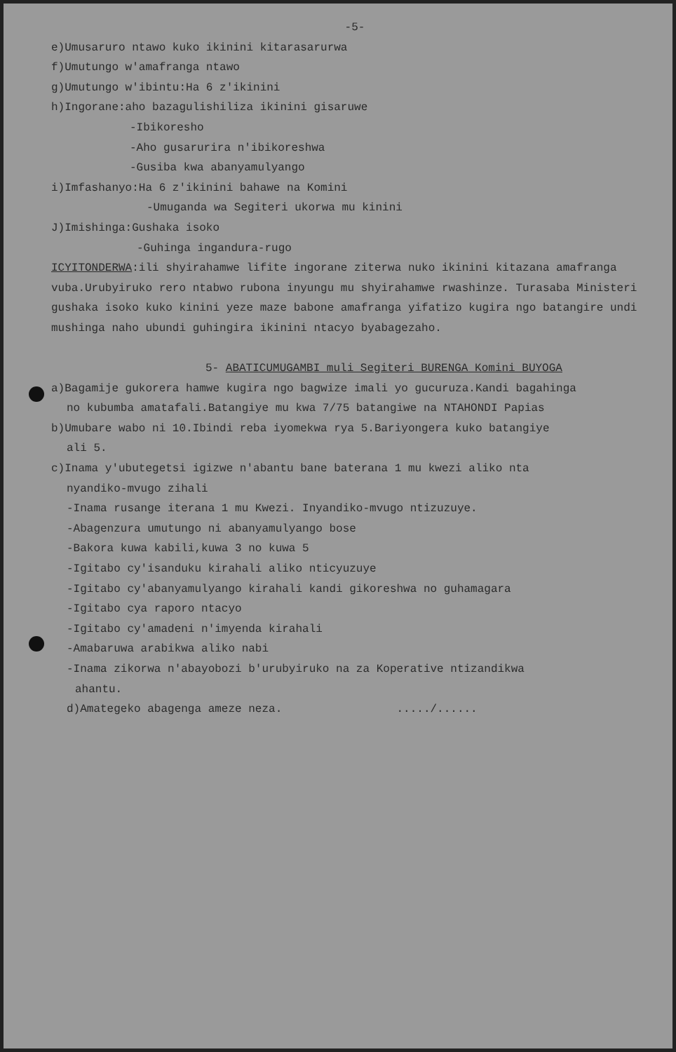-5-
e)Umusaruro ntawo kuko ikinini kitarasarurwa
f)Umutungo w'amafranga ntawo
g)Umutungo w'ibintu:Ha 6 z'ikinini
h)Ingorane:aho bazagulishiliza ikinini gisaruwe
-Ibikoresho
-Aho gusarurira n'ibikoreshwa
-Gusiba kwa abanyamulyango
i)Imfashanyo:Ha 6 z'ikinini bahawe na Komini
-Umuganda wa Segiteri ukorwa mu kinini
J)Imishinga:Gushaka isoko
-Guhinga ingandura-rugo
ICYITONDERWA:ili shyirahamwe lifite ingorane ziterwa nuko ikinini kitazana amafranga vuba.Urubyiruko rero ntabwo rubona inyungu mu shyirahamwe rwashinze. Turasaba Ministeri gushaka isoko kuko kinini yeze maze babone amafranga yifatizo kugira ngo batangire undi mushinga naho ubundi guhingira ikinini ntacyo byabagezaho.
5- ABATICUMUGAMBI muli Segiteri BURENGA Komini BUYOGA
a)Bagamije gukorera hamwe kugira ngo bagwize imali yo gucuruza.Kandi bagahinga
no kubumba amatafali.Batangiye mu kwa 7/75 batangiwe na NTAHONDI Papias
b)Umubare wabo ni 10.Ibindi reba iyomekwa rya 5.Bariyongera kuko batangiye
ali 5.
c)Inama y'ubutegetsi igizwe n'abantu bane baterana 1 mu kwezi aliko nta
nyandiko-mvugo zihali
-Inama rusange iterana 1 mu Kwezi. Inyandiko-mvugo ntizuzuye.
-Abagenzura umutungo ni abanyamulyango bose
-Bakora kuwa kabili,kuwa 3 no kuwa 5
-Igitabo cy'isanduku kirahali aliko nticyuzuye
-Igitabo cy'abanyamulyango kirahali kandi gikoreshwa no guhamagara
-Igitabo cya raporo ntacyo
-Igitabo cy'amadeni n'imyenda kirahali
-Amabaruwa arabikwa aliko nabi
-Inama zikorwa n'abayobozi b'urubyiruko na za Koperative ntizandikwa
ahantu.
d)Amategeko abagenga ameze neza. ...../......